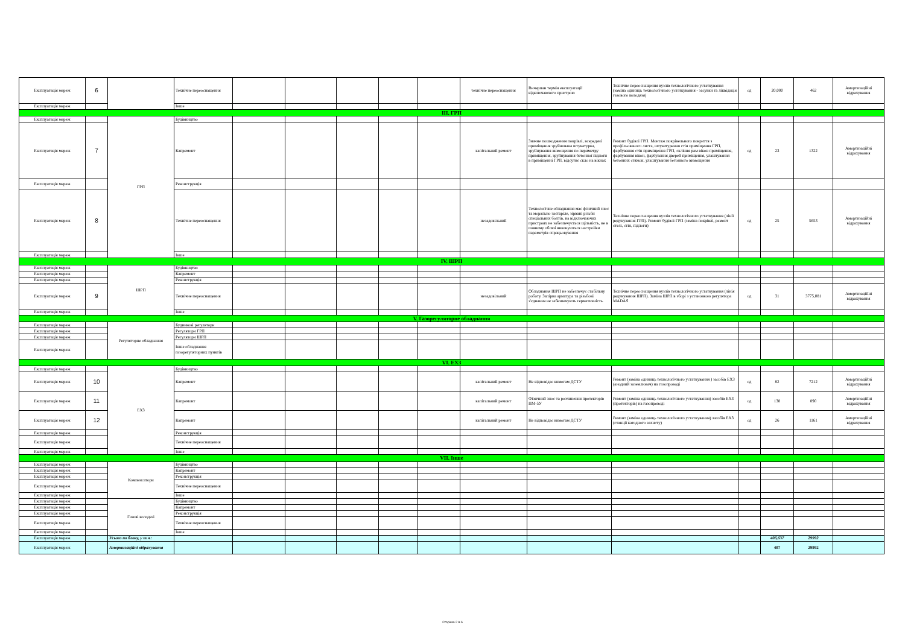| Експлуатація мереж | 6 | | Технічне переоснащення | | | | | | технічне переоснащення | Вичерпан термін експлуатації відключаючого пристрою | Технічне переоснащення вузлів технологічного устаткування (заміна одиниць технологічного устаткування - засувки та ліквідація газового колодязя) | од | 20,000 | 462 | Амортизаційні відрахування |
| Експлуатація мереж | | | Інше | | | | | | | | | | | | |
| III. ГРП | | | | | | | | | | | | | | | |
| Експлуатація мереж | | ГРП | Будівництво | | | | | | | | | | | | |
| Експлуатація мереж | 7 | | Капремонт | | | | | | капітальний ремонт | Значне пошкодження покрівлі, всередені приміщення зруйнована штукатурка, зруйнування вимощення по периметру приміщення, зруйнування бетонної підлоги в приміщенні ГРП, відсутнє скло на вікнах | Ремонт будівлі ГРП. Монтаж покрівельного покриття з профільованого листа, штукатурення стін приміщення ГРП, фарбування стін приміщення ГРП, скління рам вікон приміщення, фарбування вікон, фарбування дверей приміщення, улаштування бетонних стяжок, улаштування бетонного вимощення | од | 23 | 1322 | Амортизаційні відрахування |
| Експлуатація мереж | | | Реконструкція | | | | | | | | | | | | |
| Експлуатація мереж | 8 | | Технічне переоснащення | | | | | | незадовільний | Технологічне обладнання має фізичний знос та морально застаріле, зірвані різьби спеціальних болтів, на відключаючих пристроях не забезпечується щільність, не в повному обсязі виконуються настройки параметрів спрацьовування | Технічне переоснащення вузлів технологічного устаткування (лінії редукування ГРП). Ремонт будівлі ГРП (заміна покрівлі, ремонт стелі, стін, підлоги) | од | 25 | 5653 | Амортизаційні відрахування |
| Експлуатація мереж | | | Інше | | | | | | | | | | | | |
| IV. ШРП | | | | | | | | | | | | | | | |
| Експлуатація мереж | | ШРП | Будівництво | | | | | | | | | | | | |
| Експлуатація мереж | | | Капремонт | | | | | | | | | | | | |
| Експлуатація мереж | | | Реконструкція | | | | | | | | | | | | |
| Експлуатація мереж | 9 | | Технічне переоснащення | | | | | | незадовільний | Обладнання ШРП не забезпечує стабільну роботу. Запірна арматура та різьбові з'єднання не забезпечують герметичність. | Технічне переоснащення вузлів технологічного устаткування (лінія редукування ШРП). Заміна ШРП в зборі з установкою регулятора MADAS | од | 31 | 3775,081 | Амортизаційні відрахування |
| Експлуатація мереж | | | Інше | | | | | | | | | | | | |
| V. Газорегуляторне обладнання | | | | | | | | | | | | | | | |
| Експлуатація мереж | | Регуляторне обладнання | Будинкові регулятори | | | | | | | | | | | | |
| Експлуатація мереж | | | Регулятори ГРП | | | | | | | | | | | | |
| Експлуатація мереж | | | Регулятори ШРП | | | | | | | | | | | | |
| Експлуатація мереж | | | Інше обладнання газорегуляторних пунктів | | | | | | | | | | | | |
| VI. ЕХЗ | | | | | | | | | | | | | | | |
| Експлуатація мереж | | ЕХЗ | Будівництво | | | | | | | | | | | | |
| Експлуатація мереж | 10 | | Капремонт | | | | | | капітальний ремонт | Не відповідає вимогам ДСТУ | Ремонт (заміна одиниць технологічного устаткування ) засобів ЕХЗ (анодний заземлювач) на газопроводі | од | 82 | 7212 | Амортизаційні відрахування |
| Експлуатація мереж | 11 | | Капремонт | | | | | | капітальний ремонт | Фізичний знос та розчинення протекторів ПМ-5У | Ремонт (заміна одиниць технологічного устаткування) засобів ЕХЗ (протекторів) на газопроводі | од | 138 | 890 | Амортизаційні відрахування |
| Експлуатація мереж | 12 | | Капремонт | | | | | | капітальний ремонт | Не відповідає вимогам ДСТУ | Ремонт (заміна одиниць технологічного устаткування) засобів ЕХЗ (станції катодного захисту) | од | 26 | 1161 | Амортизаційні відрахування |
| Експлуатація мереж | | | Реконструкція | | | | | | | | | | | | |
| Експлуатація мереж | | | Технічне переоснащення | | | | | | | | | | | | |
| Експлуатація мереж | | | Інше | | | | | | | | | | | | |
| VII. Інше | | | | | | | | | | | | | | | |
| Експлуатація мереж | | Компенсатори | Будівництво | | | | | | | | | | | | |
| Експлуатація мереж | | | Капремонт | | | | | | | | | | | | |
| Експлуатація мереж | | | Реконструкція | | | | | | | | | | | | |
| Експлуатація мереж | | | Технічне переоснащення | | | | | | | | | | | | |
| Експлуатація мереж | | | Інше | | | | | | | | | | | | |
| Експлуатація мереж | | Газові колодязі | Будівництво | | | | | | | | | | | | |
| Експлуатація мереж | | | Капремонт | | | | | | | | | | | | |
| Експлуатація мереж | | | Реконструкція | | | | | | | | | | | | |
| Експлуатація мереж | | | Технічне переоснащення | | | | | | | | | | | | |
| Експлуатація мереж | | | Інше | | | | | | | | | | | | |
| Експлуатація мереж | | Усього по блоку, у т.ч.: | | | | | | | | | | | 406,637 | 29992 | |
| Експлуатація мереж | | Амортизаційні відрахування | | | | | | | | | | | 407 | 29992 | |
Сторінка 2 із 6